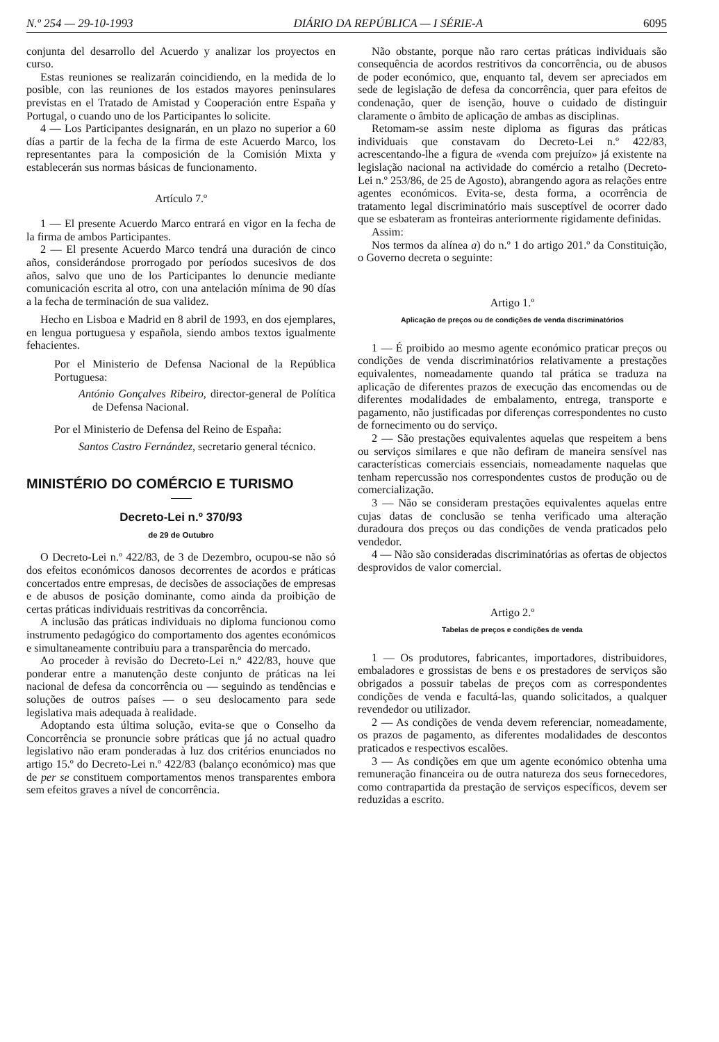N.º 254 — 29-10-1993 DIÁRIO DA REPÚBLICA — I SÉRIE-A 6095
conjunta del desarrollo del Acuerdo y analizar los proyectos en curso.
Estas reuniones se realizarán coincidiendo, en la medida de lo posible, con las reuniones de los estados mayores peninsulares previstas en el Tratado de Amistad y Cooperación entre España y Portugal, o cuando uno de los Participantes lo solicite.
4 — Los Participantes designarán, en un plazo no superior a 60 días a partir de la fecha de la firma de este Acuerdo Marco, los representantes para la composición de la Comisión Mixta y establecerán sus normas básicas de funcionamento.
Artículo 7.º
1 — El presente Acuerdo Marco entrará en vigor en la fecha de la firma de ambos Participantes.
2 — El presente Acuerdo Marco tendrá una duración de cinco años, considerándose prorrogado por períodos sucesivos de dos años, salvo que uno de los Participantes lo denuncie mediante comunicación escrita al otro, con una antelación mínima de 90 días a la fecha de terminación de sua validez.
Hecho en Lisboa e Madrid en 8 abril de 1993, en dos ejemplares, en lengua portuguesa y española, siendo ambos textos igualmente fehacientes.
Por el Ministerio de Defensa Nacional de la República Portuguesa:
António Gonçalves Ribeiro, director-general de Política de Defensa Nacional.
Por el Ministerio de Defensa del Reino de España:
Santos Castro Fernández, secretario general técnico.
MINISTÉRIO DO COMÉRCIO E TURISMO
Decreto-Lei n.º 370/93
de 29 de Outubro
O Decreto-Lei n.º 422/83, de 3 de Dezembro, ocupou-se não só dos efeitos económicos danosos decorrentes de acordos e práticas concertados entre empresas, de decisões de associações de empresas e de abusos de posição dominante, como ainda da proibição de certas práticas individuais restritivas da concorrência.
A inclusão das práticas individuais no diploma funcionou como instrumento pedagógico do comportamento dos agentes económicos e simultaneamente contribuiu para a transparência do mercado.
Ao proceder à revisão do Decreto-Lei n.º 422/83, houve que ponderar entre a manutenção deste conjunto de práticas na lei nacional de defesa da concorrência ou — seguindo as tendências e soluções de outros países — o seu deslocamento para sede legislativa mais adequada à realidade.
Adoptando esta última solução, evita-se que o Conselho da Concorrência se pronuncie sobre práticas que já no actual quadro legislativo não eram ponderadas à luz dos critérios enunciados no artigo 15.º do Decreto-Lei n.º 422/83 (balanço económico) mas que de per se constituem comportamentos menos transparentes embora sem efeitos graves a nível de concorrência.
Não obstante, porque não raro certas práticas individuais são consequência de acordos restritivos da concorrência, ou de abusos de poder económico, que, enquanto tal, devem ser apreciados em sede de legislação de defesa da concorrência, quer para efeitos de condenação, quer de isenção, houve o cuidado de distinguir claramente o âmbito de aplicação de ambas as disciplinas.
Retomam-se assim neste diploma as figuras das práticas individuais que constavam do Decreto-Lei n.º 422/83, acrescentando-lhe a figura de «venda com prejuízo» já existente na legislação nacional na actividade do comércio a retalho (Decreto-Lei n.º 253/86, de 25 de Agosto), abrangendo agora as relações entre agentes económicos. Evita-se, desta forma, a ocorrência de tratamento legal discriminatório mais susceptível de ocorrer dado que se esbateram as fronteiras anteriormente rigidamente definidas.
Assim:
Nos termos da alínea a) do n.º 1 do artigo 201.º da Constituição, o Governo decreta o seguinte:
Artigo 1.º
Aplicação de preços ou de condições de venda discriminatórios
1 — É proibido ao mesmo agente económico praticar preços ou condições de venda discriminatórios relativamente a prestações equivalentes, nomeadamente quando tal prática se traduza na aplicação de diferentes prazos de execução das encomendas ou de diferentes modalidades de embalamento, entrega, transporte e pagamento, não justificadas por diferenças correspondentes no custo de fornecimento ou do serviço.
2 — São prestações equivalentes aquelas que respeitem a bens ou serviços similares e que não defiram de maneira sensível nas características comerciais essenciais, nomeadamente naquelas que tenham repercussão nos correspondentes custos de produção ou de comercialização.
3 — Não se consideram prestações equivalentes aquelas entre cujas datas de conclusão se tenha verificado uma alteração duradoura dos preços ou das condições de venda praticados pelo vendedor.
4 — Não são consideradas discriminatórias as ofertas de objectos desprovidos de valor comercial.
Artigo 2.º
Tabelas de preços e condições de venda
1 — Os produtores, fabricantes, importadores, distribuidores, embaladores e grossistas de bens e os prestadores de serviços são obrigados a possuir tabelas de preços com as correspondentes condições de venda e facultá-las, quando solicitados, a qualquer revendedor ou utilizador.
2 — As condições de venda devem referenciar, nomeadamente, os prazos de pagamento, as diferentes modalidades de descontos praticados e respectivos escalões.
3 — As condições em que um agente económico obtenha uma remuneração financeira ou de outra natureza dos seus fornecedores, como contrapartida da prestação de serviços específicos, devem ser reduzidas a escrito.